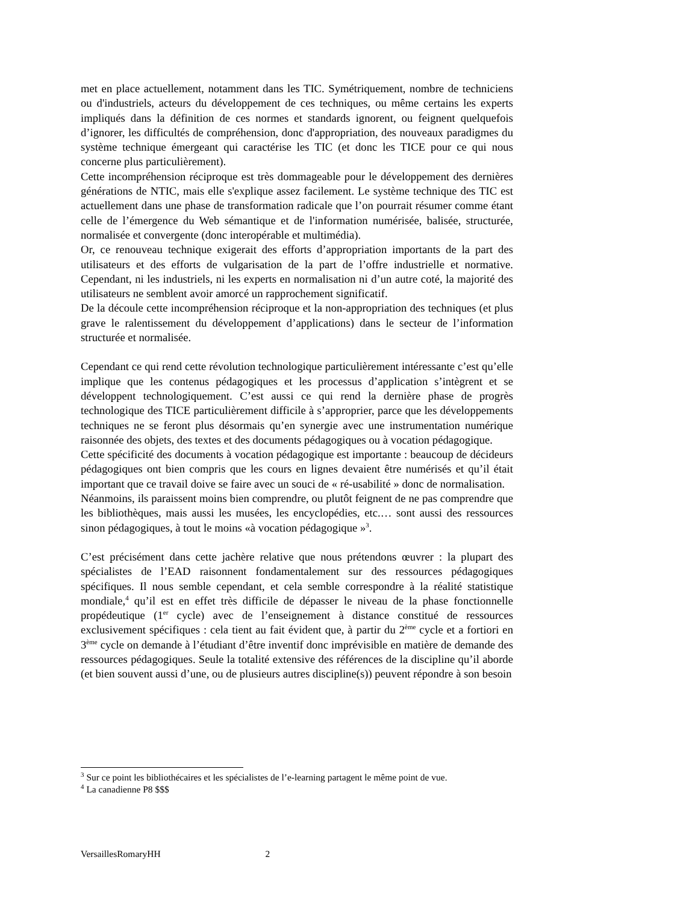met en place actuellement, notamment dans les TIC. Symétriquement, nombre de techniciens ou d'industriels, acteurs du développement de ces techniques, ou même certains les experts impliqués dans la définition de ces normes et standards ignorent, ou feignent quelquefois d’ignorer, les difficultés de compréhension, donc d'appropriation, des nouveaux paradigmes du système technique émergeant qui caractérise les TIC (et donc les TICE pour ce qui nous concerne plus particulièrement).
Cette incompréhension réciproque est très dommageable pour le développement des dernières générations de NTIC, mais elle s'explique assez facilement. Le système technique des TIC est actuellement dans une phase de transformation radicale que l’on pourrait résumer comme étant celle de l’émergence du Web sémantique et de l'information numérisée, balisée, structurée, normalisée et convergente (donc interopérable et multimédia).
Or, ce renouveau technique exigerait des efforts d’appropriation importants de la part des utilisateurs et des efforts de vulgarisation de la part de l’offre industrielle et normative. Cependant, ni les industriels, ni les experts en normalisation ni d’un autre coté, la majorité des utilisateurs ne semblent avoir amorcé un rapprochement significatif.
De la découle cette incompréhension réciproque et la non-appropriation des techniques (et plus grave le ralentissement du développement d’applications) dans le secteur de l’information structurée et normalisée.
Cependant ce qui rend cette révolution technologique particulièrement intéressante c’est qu’elle implique que les contenus pédagogiques et les processus d’application s’intègrent et se développent technologiquement. C’est aussi ce qui rend la dernière phase de progrès technologique des TICE particulièrement difficile à s’approprier, parce que les développements techniques ne se feront plus désormais qu’en synergie avec une instrumentation numérique raisonnée des objets, des textes et des documents pédagogiques ou à vocation pédagogique.
Cette spécificité des documents à vocation pédagogique est importante : beaucoup de décideurs pédagogiques ont bien compris que les cours en lignes devaient être numérisés et qu’il était important que ce travail doive se faire avec un souci de « ré-usabilité » donc de normalisation.
Néanmoins, ils paraissent moins bien comprendre, ou plutôt feignent de ne pas comprendre que les bibliothèques, mais aussi les musées, les encyclopédies, etc.… sont aussi des ressources sinon pédagogiques, à tout le moins «à vocation pédagogique »<sup>3</sup>.
C’est précisément dans cette jachère relative que nous prétendons œuvrer : la plupart des spécialistes de l’EAD raisonnent fondamentalement sur des ressources pédagogiques spécifiques. Il nous semble cependant, et cela semble correspondre à la réalité statistique mondiale,<sup>4</sup> qu’il est en effet très difficile de dépasser le niveau de la phase fonctionnelle propédeutique (1<sup>er</sup> cycle) avec de l’enseignement à distance constitué de ressources exclusivement spécifiques : cela tient au fait évident que, à partir du 2<sup>ème</sup> cycle et a fortiori en 3<sup>ème</sup> cycle on demande à l’étudiant d’être inventif donc imprévisible en matière de demande des ressources pédagogiques. Seule la totalité extensive des références de la discipline qu’il aborde (et bien souvent aussi d’une, ou de plusieurs autres discipline(s)) peuvent répondre à son besoin
<sup>3</sup> Sur ce point les bibliothécaires et les spécialistes de l’e-learning partagent le même point de vue.
<sup>4</sup> La canadienne P8 $$$
VersaillesRomaryHH 2